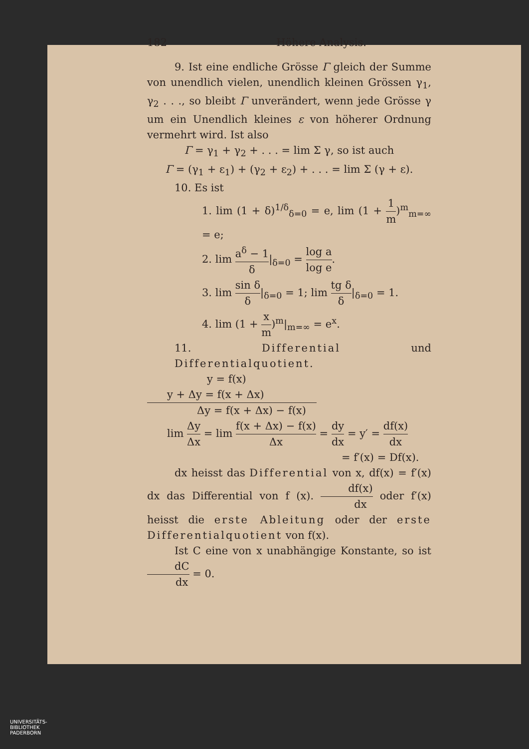182 Höhere Analysis.
9. Ist eine endliche Grösse Γ gleich der Summe von unendlich vielen, unendlich kleinen Grössen γ<sub>1</sub>, γ<sub>2</sub> . . ., so bleibt Γ unverändert, wenn jede Grösse γ um ein Unendlich kleines ε von höherer Ordnung vermehrt wird. Ist also
Γ = γ<sub>1</sub> + γ<sub>2</sub> + . . . = lim Σ γ, so ist auch
Γ = (γ<sub>1</sub> + ε<sub>1</sub>) + (γ<sub>2</sub> + ε<sub>2</sub>) + . . . = lim Σ (γ + ε).
10. Es ist
1. lim (1 + δ)<sup>1/δ</sup><sub>δ=0</sub> = e, lim (1 + 1 m)<sup>m</sup><sub>m=∞</sub> = e;
2. lim a<sup>δ</sup> − 1 δ|<sub>δ=0</sub> = log a log e.
3. lim sin δ δ|<sub>δ=0</sub> = 1; lim tg δ δ|<sub>δ=0</sub> = 1.
4. lim (1 + x m)<sup>m</sup>|<sub>m=∞</sub> = e<sup>x</sup>.
11. Differential und Differentialquotient.
y = f(x)
y + Δy = f(x + Δx)
Δy = f(x + Δx) − f(x)
lim Δy Δx = lim f(x + Δx) − f(x) Δx = dy dx = y′ = df(x) dx
= f′(x) = Df(x).
dx heisst das Differential von x, df(x) = f′(x) dx das Differential von f (x). df(x) dx oder f′(x) heisst die erste Ableitung oder der erste Differential­quotient von f(x).
Ist C eine von x unabhängige Konstante, so ist dC dx = 0.
UNIVERSITÄTS-
BIBLIOTHEK
PADERBORN